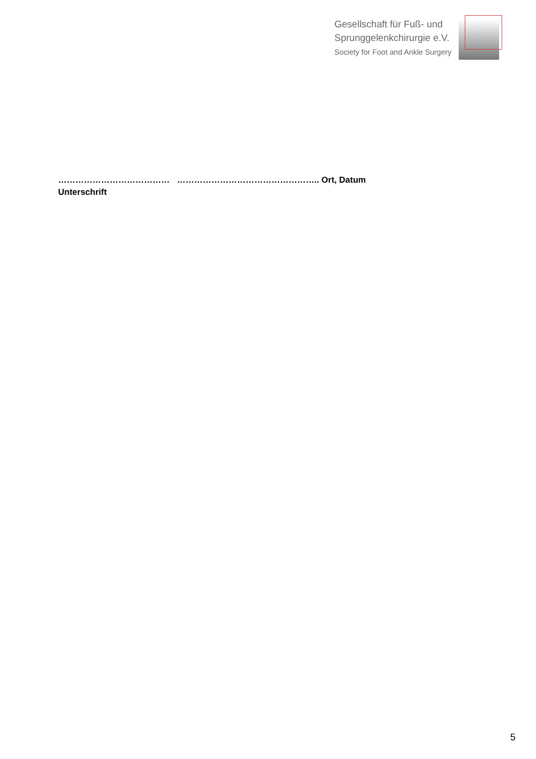Gesellschaft für Fuß- und
Sprunggelenkchirurgie e.V.
Society for Foot and Ankle Surgery
………………………………… ………………………………………….. Ort, Datum
Unterschrift
5